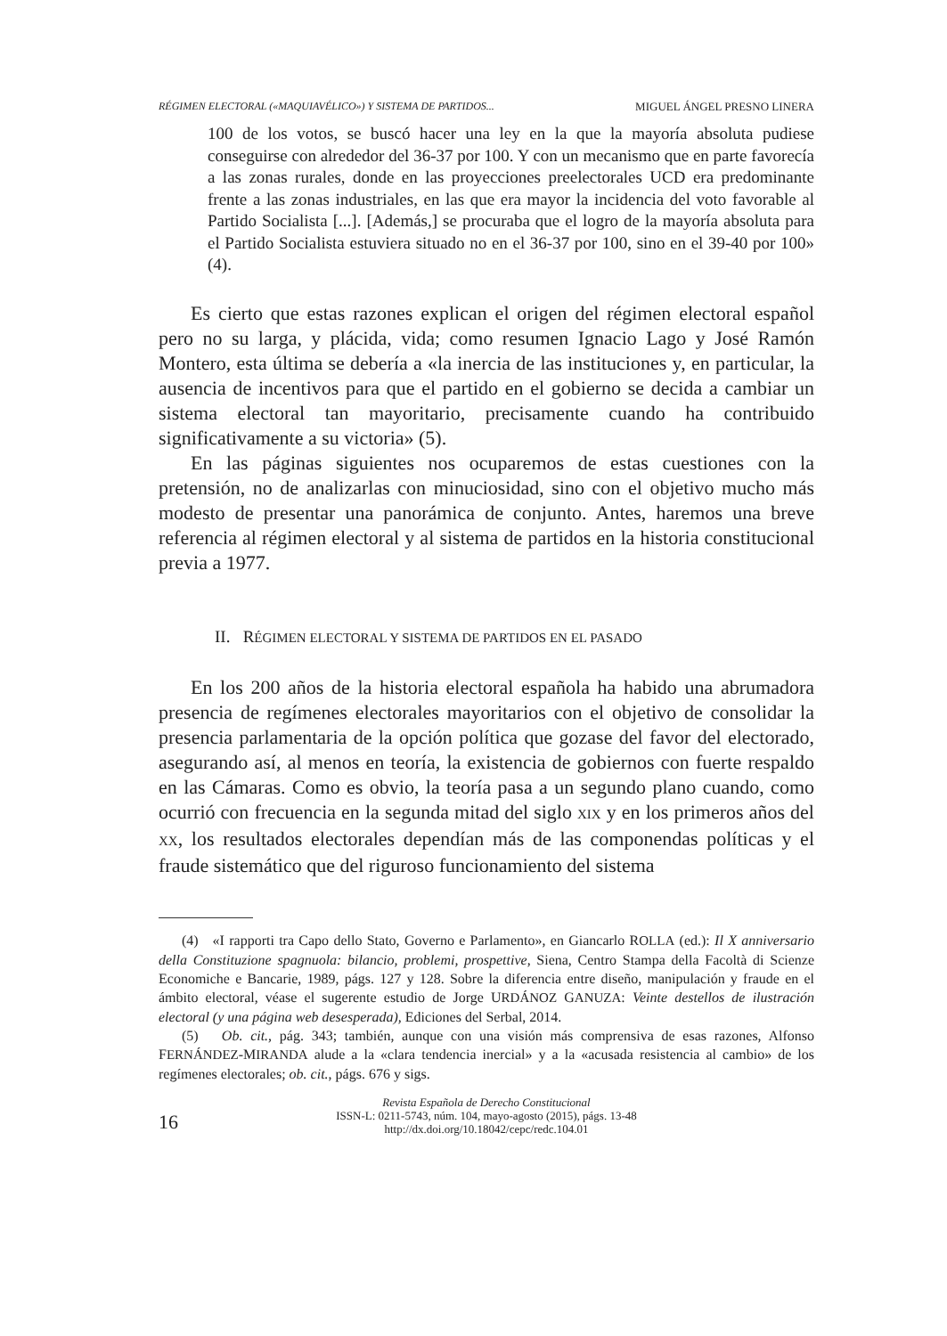RÉGIMEN ELECTORAL («MAQUIAVÉLICO») Y SISTEMA DE PARTIDOS... MIGUEL ÁNGEL PRESNO LINERA
100 de los votos, se buscó hacer una ley en la que la mayoría absoluta pudiese conseguirse con alrededor del 36-37 por 100. Y con un mecanismo que en parte favorecía a las zonas rurales, donde en las proyecciones preelectorales UCD era predominante frente a las zonas industriales, en las que era mayor la incidencia del voto favorable al Partido Socialista [...]. [Además,] se procuraba que el logro de la mayoría absoluta para el Partido Socialista estuviera situado no en el 36-37 por 100, sino en el 39-40 por 100» (4).
Es cierto que estas razones explican el origen del régimen electoral español pero no su larga, y plácida, vida; como resumen Ignacio Lago y José Ramón Montero, esta última se debería a «la inercia de las instituciones y, en particular, la ausencia de incentivos para que el partido en el gobierno se decida a cambiar un sistema electoral tan mayoritario, precisamente cuando ha contribuido significativamente a su victoria» (5).
En las páginas siguientes nos ocuparemos de estas cuestiones con la pretensión, no de analizarlas con minuciosidad, sino con el objetivo mucho más modesto de presentar una panorámica de conjunto. Antes, haremos una breve referencia al régimen electoral y al sistema de partidos en la historia constitucional previa a 1977.
II. RÉGIMEN ELECTORAL Y SISTEMA DE PARTIDOS EN EL PASADO
En los 200 años de la historia electoral española ha habido una abrumadora presencia de regímenes electorales mayoritarios con el objetivo de consolidar la presencia parlamentaria de la opción política que gozase del favor del electorado, asegurando así, al menos en teoría, la existencia de gobiernos con fuerte respaldo en las Cámaras. Como es obvio, la teoría pasa a un segundo plano cuando, como ocurrió con frecuencia en la segunda mitad del siglo XIX y en los primeros años del XX, los resultados electorales dependían más de las componendas políticas y el fraude sistemático que del riguroso funcionamiento del sistema
(4) «I rapporti tra Capo dello Stato, Governo e Parlamento», en Giancarlo ROLLA (ed.): Il X anniversario della Constituzione spagnuola: bilancio, problemi, prospettive, Siena, Centro Stampa della Facoltà di Scienze Economiche e Bancarie, 1989, págs. 127 y 128. Sobre la diferencia entre diseño, manipulación y fraude en el ámbito electoral, véase el sugerente estudio de Jorge URDÁNOZ GANUZA: Veinte destellos de ilustración electoral (y una página web desesperada), Ediciones del Serbal, 2014.
(5) Ob. cit., pág. 343; también, aunque con una visión más comprensiva de esas razones, Alfonso FERNÁNDEZ-MIRANDA alude a la «clara tendencia inercial» y a la «acusada resistencia al cambio» de los regímenes electorales; ob. cit., págs. 676 y sigs.
16
Revista Española de Derecho Constitucional
ISSN-L: 0211-5743, núm. 104, mayo-agosto (2015), págs. 13-48
http://dx.doi.org/10.18042/cepc/redc.104.01